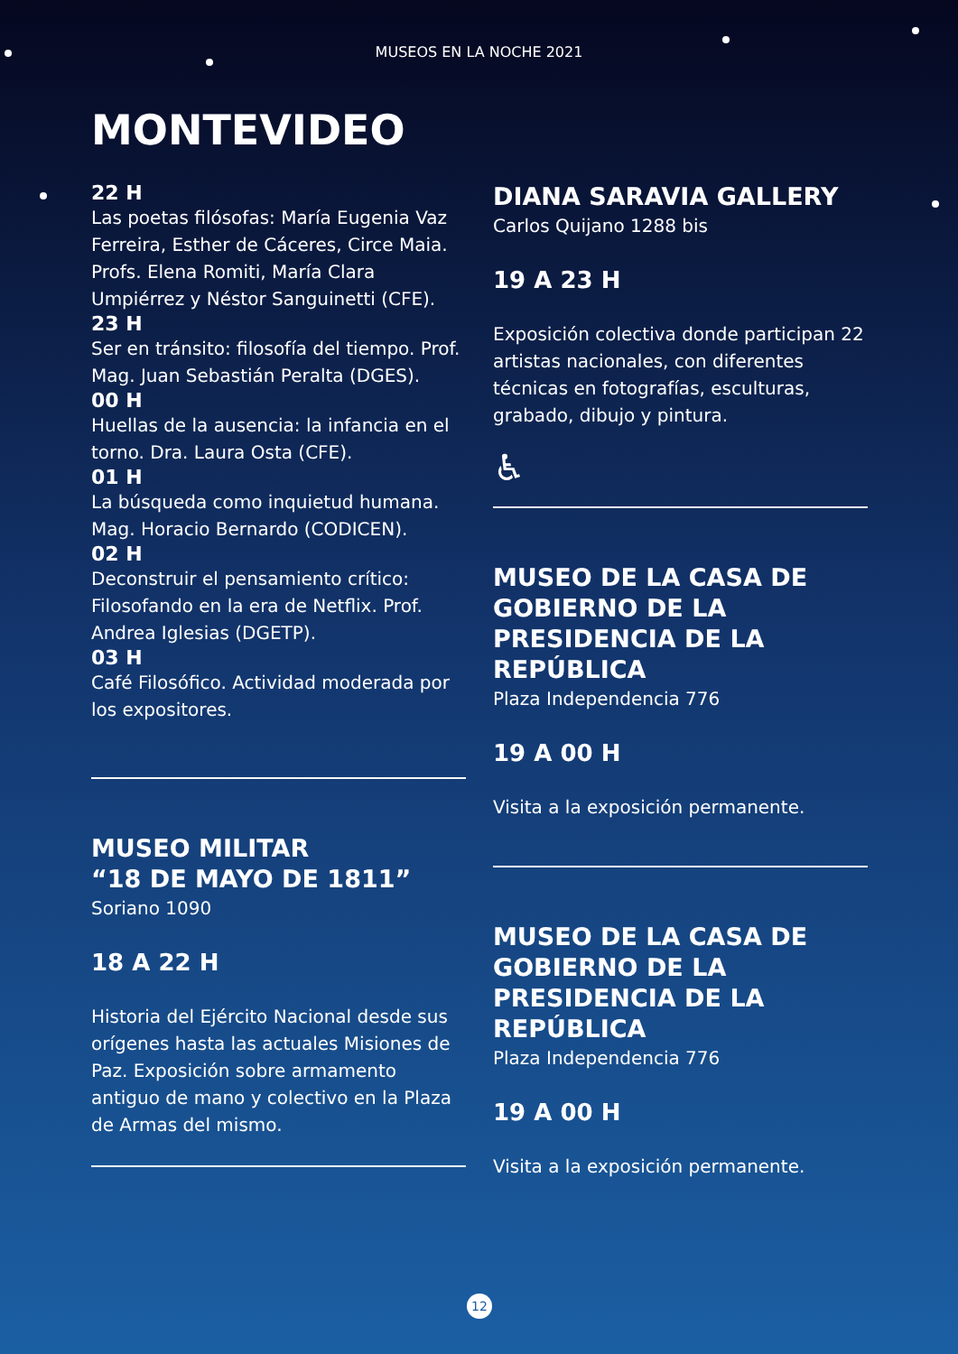MUSEOS EN LA NOCHE 2021
MONTEVIDEO
22 H
Las poetas filósofas: María Eugenia Vaz Ferreira, Esther de Cáceres, Circe Maia. Profs. Elena Romiti, María Clara Umpiérrez y Néstor Sanguinetti (CFE).
23 H
Ser en tránsito: filosofía del tiempo. Prof. Mag. Juan Sebastián Peralta (DGES).
00 H
Huellas de la ausencia: la infancia en el torno. Dra. Laura Osta (CFE).
01 H
La búsqueda como inquietud humana. Mag. Horacio Bernardo (CODICEN).
02 H
Deconstruir el pensamiento crítico: Filosofando en la era de Netflix. Prof. Andrea Iglesias (DGETP).
03 H
Café Filosófico. Actividad moderada por los expositores.
MUSEO MILITAR
“18 DE MAYO DE 1811”
Soriano 1090
18 A 22 H
Historia del Ejército Nacional desde sus orígenes hasta las actuales Misiones de Paz. Exposición sobre armamento antiguo de mano y colectivo en la Plaza de Armas del mismo.
DIANA SARAVIA GALLERY
Carlos Quijano 1288 bis
19 A 23 H
Exposición colectiva donde participan 22 artistas nacionales, con diferentes técnicas en fotografías, esculturas, grabado, dibujo y pintura.
♿
MUSEO DE LA CASA DE GOBIERNO DE LA PRESIDENCIA DE LA REPÚBLICA
Plaza Independencia 776
19 A 00 H
Visita a la exposición permanente.
MUSEO DE LA CASA DE GOBIERNO DE LA PRESIDENCIA DE LA REPÚBLICA
Plaza Independencia 776
19 A 00 H
Visita a la exposición permanente.
12